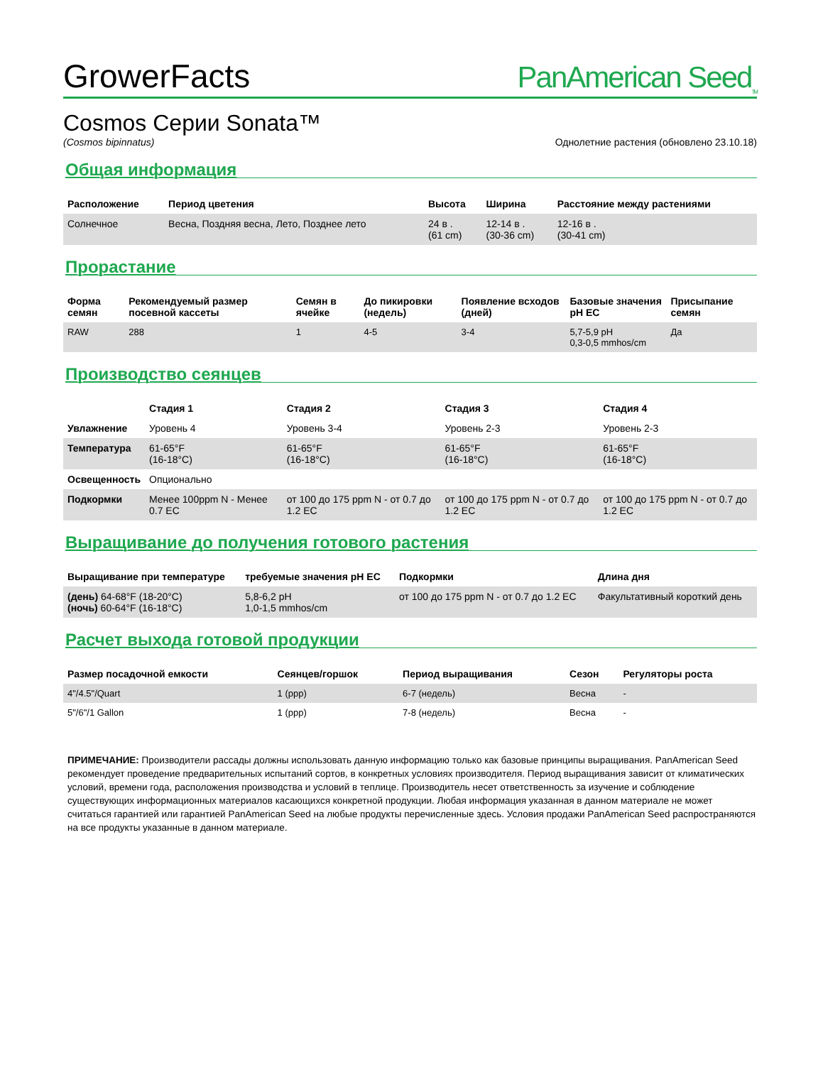GrowerFacts
PanAmerican Seed<sub>TM</sub>
Cosmos Серии Sonata™
(Cosmos bipinnatus) Однолетние растения (обновлено 23.10.18)
Общая информация
| Расположение | Период цветения | Высота | Ширина | Расстояние между растениями |
| --- | --- | --- | --- | --- |
| Солнечное | Весна, Поздняя весна, Лето, Позднее лето | 24 в . (61 cm) | 12-14 в . (30-36 cm) | 12-16 в . (30-41 cm) |
Прорастание
| Форма семян | Рекомендуемый размер посевной кассеты | Семян в ячейке | До пикировки (недель) | Появление всходов (дней) | Базовые значения pH EC | Присыпание семян |
| --- | --- | --- | --- | --- | --- | --- |
| RAW | 288 | 1 | 4-5 | 3-4 | 5,7-5,9 pH 0,3-0,5 mmhos/cm | Да |
Производство сеянцев
| | Стадия 1 | Стадия 2 | Стадия 3 | Стадия 4 |
| --- | --- | --- | --- | --- |
| Увлажнение | Уровень 4 | Уровень 3-4 | Уровень 2-3 | Уровень 2-3 |
| Температура | 61-65°F (16-18°C) | 61-65°F (16-18°C) | 61-65°F (16-18°C) | 61-65°F (16-18°C) |
| Освещенность | Опционально | | | |
| Подкормки | Менее 100ppm N - Менее 0.7 EC | от 100 до 175 ppm N - от 0.7 до 1.2 EC | от 100 до 175 ppm N - от 0.7 до 1.2 EC | от 100 до 175 ppm N - от 0.7 до 1.2 EC |
Выращивание до получения готового растения
| Выращивание при температуре | требуемые значения pH EC | Подкормки | Длина дня |
| --- | --- | --- | --- |
| (день) 64-68°F (18-20°C) (ночь) 60-64°F (16-18°C) | 5,8-6,2 pH 1,0-1,5 mmhos/cm | от 100 до 175 ppm N - от 0.7 до 1.2 EC | Факультативный короткий день |
Расчет выхода готовой продукции
| Размер посадочной емкости | Сеянцев/горшок | Период выращивания | Сезон | Регуляторы роста |
| --- | --- | --- | --- | --- |
| 4"/4.5"/Quart | 1 (ppp) | 6-7 (недель) | Весна | - |
| 5"/6"/1 Gallon | 1 (ppp) | 7-8 (недель) | Весна | - |
ПРИМЕЧАНИЕ: Производители рассады должны использовать данную информацию только как базовые принципы выращивания. PanAmerican Seed рекомендует проведение предварительных испытаний сортов, в конкретных условиях производителя. Период выращивания зависит от климатических условий, времени года, расположения производства и условий в теплице. Производитель несет ответственность за изучение и соблюдение существующих информационных материалов касающихся конкретной продукции. Любая информация указанная в данном материале не может считаться гарантией или гарантией PanAmerican Seed на любые продукты перечисленные здесь. Условия продажи PanAmerican Seed распространяются на все продукты указанные в данном материале.